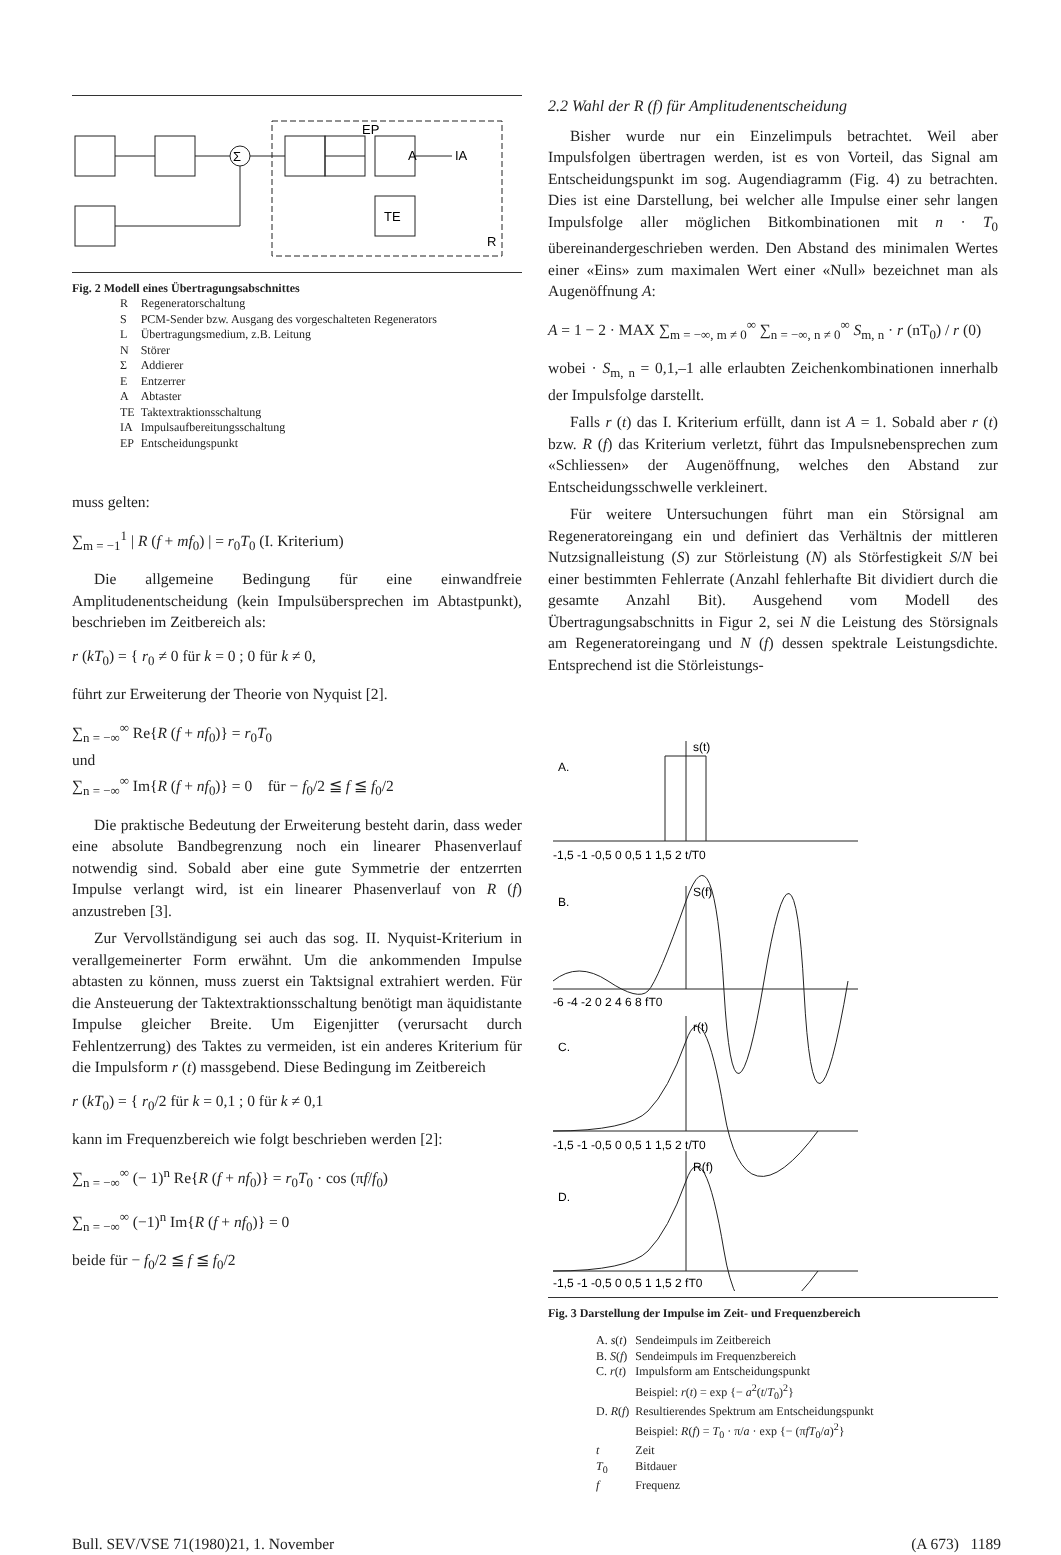A
IA
TE
Σ
EP
R
Fig. 2 Modell eines Übertragungsabschnittes
| R | Regeneratorschaltung |
| S | PCM-Sender bzw. Ausgang des vorgeschalteten Regenerators |
| L | Übertragungsmedium, z.B. Leitung |
| N | Störer |
| Σ | Addierer |
| E | Entzerrer |
| A | Abtaster |
| TE | Taktextraktionsschaltung |
| IA | Impulsaufbereitungsschaltung |
| EP | Entscheidungspunkt |
muss gelten:
∑<sub>m = −1</sub><sup>1</sup> | R (f + mf<sub>0</sub>) | = r<sub>0</sub>T<sub>0</sub> (I. Kriterium)
Die allgemeine Bedingung für eine einwandfreie Amplitudenentscheidung (kein Impulsübersprechen im Abtastpunkt), beschrieben im Zeitbereich als:
r (kT<sub>0</sub>) = { r<sub>0</sub> ≠ 0 für k = 0 ; 0 für k ≠ 0,
führt zur Erweiterung der Theorie von Nyquist [2].
∑<sub>n = −∞</sub><sup>∞</sup> Re{R (f + nf<sub>0</sub>)} = r<sub>0</sub>T<sub>0</sub>
und
∑<sub>n = −∞</sub><sup>∞</sup> Im{R (f + nf<sub>0</sub>)} = 0 für − f<sub>0</sub>/2 ≦ f ≦ f<sub>0</sub>/2
Die praktische Bedeutung der Erweiterung besteht darin, dass weder eine absolute Bandbegrenzung noch ein linearer Phasenverlauf notwendig sind. Sobald aber eine gute Symmetrie der entzerrten Impulse verlangt wird, ist ein linearer Phasenverlauf von R (f) anzustreben [3].
Zur Vervollständigung sei auch das sog. II. Nyquist-Kriterium in verallgemeinerter Form erwähnt. Um die ankommenden Impulse abtasten zu können, muss zuerst ein Taktsignal extrahiert werden. Für die Ansteuerung der Taktextraktionsschaltung benötigt man äquidistante Impulse gleicher Breite. Um Eigenjitter (verursacht durch Fehlentzerrung) des Taktes zu vermeiden, ist ein anderes Kriterium für die Impulsform r (t) massgebend. Diese Bedingung im Zeitbereich
r (kT<sub>0</sub>) = { r<sub>0</sub>/2 für k = 0,1 ; 0 für k ≠ 0,1
kann im Frequenzbereich wie folgt beschrieben werden [2]:
∑<sub>n = −∞</sub><sup>∞</sup> (− 1)<sup>n</sup> Re{R (f + nf<sub>0</sub>)} = r<sub>0</sub>T<sub>0</sub> · cos (πf/f<sub>0</sub>)
∑<sub>n = −∞</sub><sup>∞</sup> (−1)<sup>n</sup> Im{R (f + nf<sub>0</sub>)} = 0
beide für − f<sub>0</sub>/2 ≦ f ≦ f<sub>0</sub>/2
2.2 Wahl der R (f) für Amplitudenentscheidung
Bisher wurde nur ein Einzelimpuls betrachtet. Weil aber Impulsfolgen übertragen werden, ist es von Vorteil, das Signal am Entscheidungspunkt im sog. Augendiagramm (Fig. 4) zu betrachten. Dies ist eine Darstellung, bei welcher alle Impulse einer sehr langen Impulsfolge aller möglichen Bitkombinationen mit n · T<sub>0</sub> übereinandergeschrieben werden. Den Abstand des minimalen Wertes einer «Eins» zum maximalen Wert einer «Null» bezeichnet man als Augenöffnung A:
A = 1 − 2 · MAX ∑<sub>m = −∞, m ≠ 0</sub><sup>∞</sup> ∑<sub>n = −∞, n ≠ 0</sub><sup>∞</sup> S<sub>m, n</sub> · r (nT<sub>0</sub>) / r (0)
wobei · S<sub>m, n</sub> = 0,1,–1 alle erlaubten Zeichenkombinationen innerhalb der Impulsfolge darstellt.
Falls r (t) das I. Kriterium erfüllt, dann ist A = 1. Sobald aber r (t) bzw. R (f) das Kriterium verletzt, führt das Impulsnebensprechen zum «Schliessen» der Augenöffnung, welches den Abstand zur Entscheidungsschwelle verkleinert.
Für weitere Untersuchungen führt man ein Störsignal am Regeneratoreingang ein und definiert das Verhältnis der mittleren Nutzsignalleistung (S) zur Störleistung (N) als Störfestigkeit S/N bei einer bestimmten Fehlerrate (Anzahl fehlerhafte Bit dividiert durch die gesamte Anzahl Bit). Ausgehend vom Modell des Übertragungsabschnitts in Figur 2, sei N die Leistung des Störsignals am Regeneratoreingang und N (f) dessen spektrale Leistungsdichte. Entsprechend ist die Störleistungs-
A.
s(t)
B.
S(f)
C.
r(t)
D.
R(f)
-1,5 -1 -0,5 0 0,5 1 1,5 2 t/T0
-6 -4 -2 0 2 4 6 8 fT0
-1,5 -1 -0,5 0 0,5 1 1,5 2 t/T0
-1,5 -1 -0,5 0 0,5 1 1,5 2 fT0
Fig. 3 Darstellung der Impulse im Zeit- und Frequenzbereich
| A. s ( t ) | Sendeimpuls im Zeitbereich |
| B. S ( f ) | Sendeimpuls im Frequenzbereich |
| C. r ( t ) | Impulsform am Entscheidungspunkt Beispiel: r ( t ) = exp {− a<sup>2</sup>( t / T<sub>0</sub>)<sup>2</sup>} |
| D. R ( f ) | Resultierendes Spektrum am Entscheidungspunkt Beispiel: R ( f ) = T<sub>0</sub> · π/ a · exp {− (π fT<sub>0</sub>/ a )<sup>2</sup>} |
| t | Zeit |
| T<sub>0</sub> | Bitdauer |
| f | Frequenz |
Bull. SEV/VSE 71(1980)21, 1. November (A 673) 1189